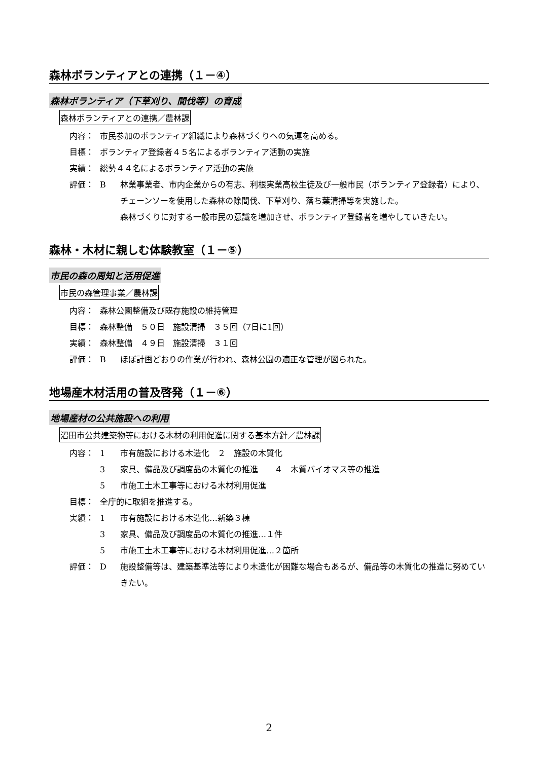森林ボランティアとの連携（１－④）
森林ボランティア（下草刈り、間伐等）の育成
森林ボランティアとの連携／農林課
内容： 市民参加のボランティア組織により森林づくりへの気運を高める。
目標： ボランティア登録者４５名によるボランティア活動の実施
実績： 総勢４４名によるボランティア活動の実施
評価： B 林業事業者、市内企業からの有志、利根実業高校生徒及び一般市民（ボランティア登録者）により、チェーンソーを使用した森林の除間伐、下草刈り、落ち葉清掃等を実施した。
森林づくりに対する一般市民の意識を増加させ、ボランティア登録者を増やしていきたい。
森林・木材に親しむ体験教室（１－⑤）
市民の森の周知と活用促進
市民の森管理事業／農林課
内容： 森林公園整備及び既存施設の維持管理
目標： 森林整備　５０日　施設清掃　３５回（7日に1回）
実績： 森林整備　４９日　施設清掃　３１回
評価： B ほぼ計画どおりの作業が行われ、森林公園の適正な管理が図られた。
地場産木材活用の普及啓発（１－⑥）
地場産材の公共施設への利用
沼田市公共建築物等における木材の利用促進に関する基本方針／農林課
内容： 1 市有施設における木造化　２　施設の木質化
3 家具、備品及び調度品の木質化の推進　　４　木質バイオマス等の推進
5 市施工土木工事等における木材利用促進
目標： 全庁的に取組を推進する。
実績： 1 市有施設における木造化…新築３棟
3 家具、備品及び調度品の木質化の推進…１件
5 市施工土木工事等における木材利用促進…２箇所
評価： D 施設整備等は、建築基準法等により木造化が困難な場合もあるが、備品等の木質化の推進に努めていきたい。
2